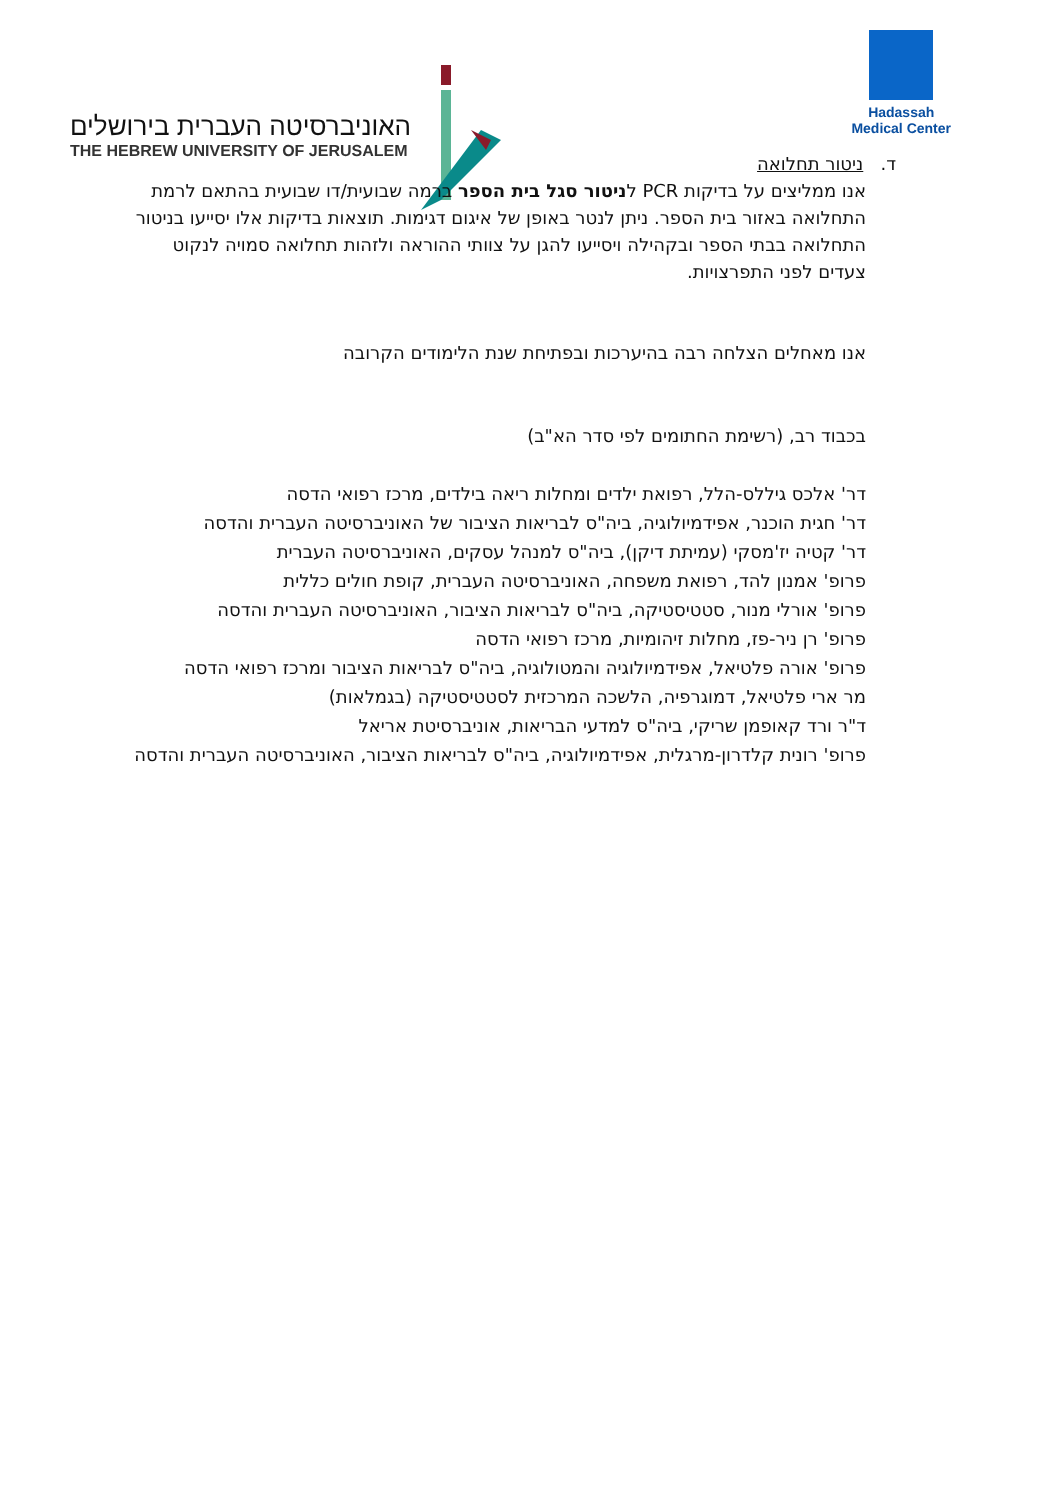האוניברסיטה העברית בירושלים
THE HEBREW UNIVERSITY OF JERUSALEM
Hadassah
Medical Center
ד. ניטור תחלואה
אנו ממליצים על בדיקות PCR לניטור סגל בית הספר ברמה שבועית/דו שבועית בהתאם לרמת התחלואה באזור בית הספר. ניתן לנטר באופן של איגום דגימות. תוצאות בדיקות אלו יסייעו בניטור התחלואה בבתי הספר ובקהילה ויסייעו להגן על צוותי ההוראה ולזהות תחלואה סמויה לנקוט צעדים לפני התפרצויות.
אנו מאחלים הצלחה רבה בהיערכות ובפתיחת שנת הלימודים הקרובה
בכבוד רב, (רשימת החתומים לפי סדר הא"ב)
דר' אלכס גיללס-הלל, רפואת ילדים ומחלות ריאה בילדים, מרכז רפואי הדסה
דר' חגית הוכנר, אפידמיולוגיה, ביה"ס לבריאות הציבור של האוניברסיטה העברית והדסה
דר' קטיה יז'מסקי (עמיתת דיקן), ביה"ס למנהל עסקים, האוניברסיטה העברית
פרופ' אמנון להד, רפואת משפחה, האוניברסיטה העברית, קופת חולים כללית
פרופ' אורלי מנור, סטטיסטיקה, ביה"ס לבריאות הציבור, האוניברסיטה העברית והדסה
פרופ' רן ניר-פז, מחלות זיהומיות, מרכז רפואי הדסה
פרופ' אורה פלטיאל, אפידמיולוגיה והמטולוגיה, ביה"ס לבריאות הציבור ומרכז רפואי הדסה
מר ארי פלטיאל, דמוגרפיה, הלשכה המרכזית לסטטיסטיקה (בגמלאות)
ד"ר ורד קאופמן שריקי, ביה"ס למדעי הבריאות, אוניברסיטת אריאל
פרופ' רונית קלדרון-מרגלית, אפידמיולוגיה, ביה"ס לבריאות הציבור, האוניברסיטה העברית והדסה